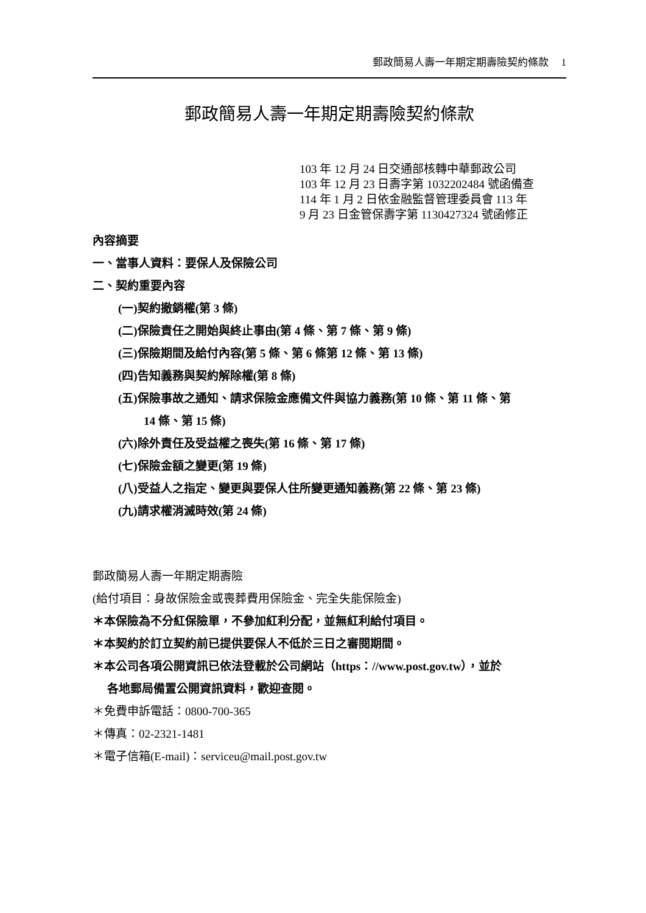郵政簡易人壽一年期定期壽險契約條款 1
郵政簡易人壽一年期定期壽險契約條款
103 年 12 月 24 日交通部核轉中華郵政公司
103 年 12 月 23 日壽字第 1032202484 號函備查
114 年 1 月 2 日依金融監督管理委員會 113 年
9 月 23 日金管保壽字第 1130427324 號函修正
內容摘要
一、當事人資料：要保人及保險公司
二、契約重要內容
(一)契約撤銷權(第 3 條)
(二)保險責任之開始與終止事由(第 4 條、第 7 條、第 9 條)
(三)保險期間及給付內容(第 5 條、第 6 條第 12 條、第 13 條)
(四)告知義務與契約解除權(第 8 條)
(五)保險事故之通知、請求保險金應備文件與協力義務(第 10 條、第 11 條、第
14 條、第 15 條)
(六)除外責任及受益權之喪失(第 16 條、第 17 條)
(七)保險金額之變更(第 19 條)
(八)受益人之指定、變更與要保人住所變更通知義務(第 22 條、第 23 條)
(九)請求權消滅時效(第 24 條)
郵政簡易人壽一年期定期壽險
(給付項目：身故保險金或喪葬費用保險金、完全失能保險金)
＊本保險為不分紅保險單，不參加紅利分配，並無紅利給付項目。
＊本契約於訂立契約前已提供要保人不低於三日之審閱期間。
＊本公司各項公開資訊已依法登載於公司網站（https：//www.post.gov.tw），並於
各地郵局備置公開資訊資料，歡迎查閱。
＊免費申訴電話：0800-700-365
＊傳真：02-2321-1481
＊電子信箱(E-mail)：serviceu@mail.post.gov.tw